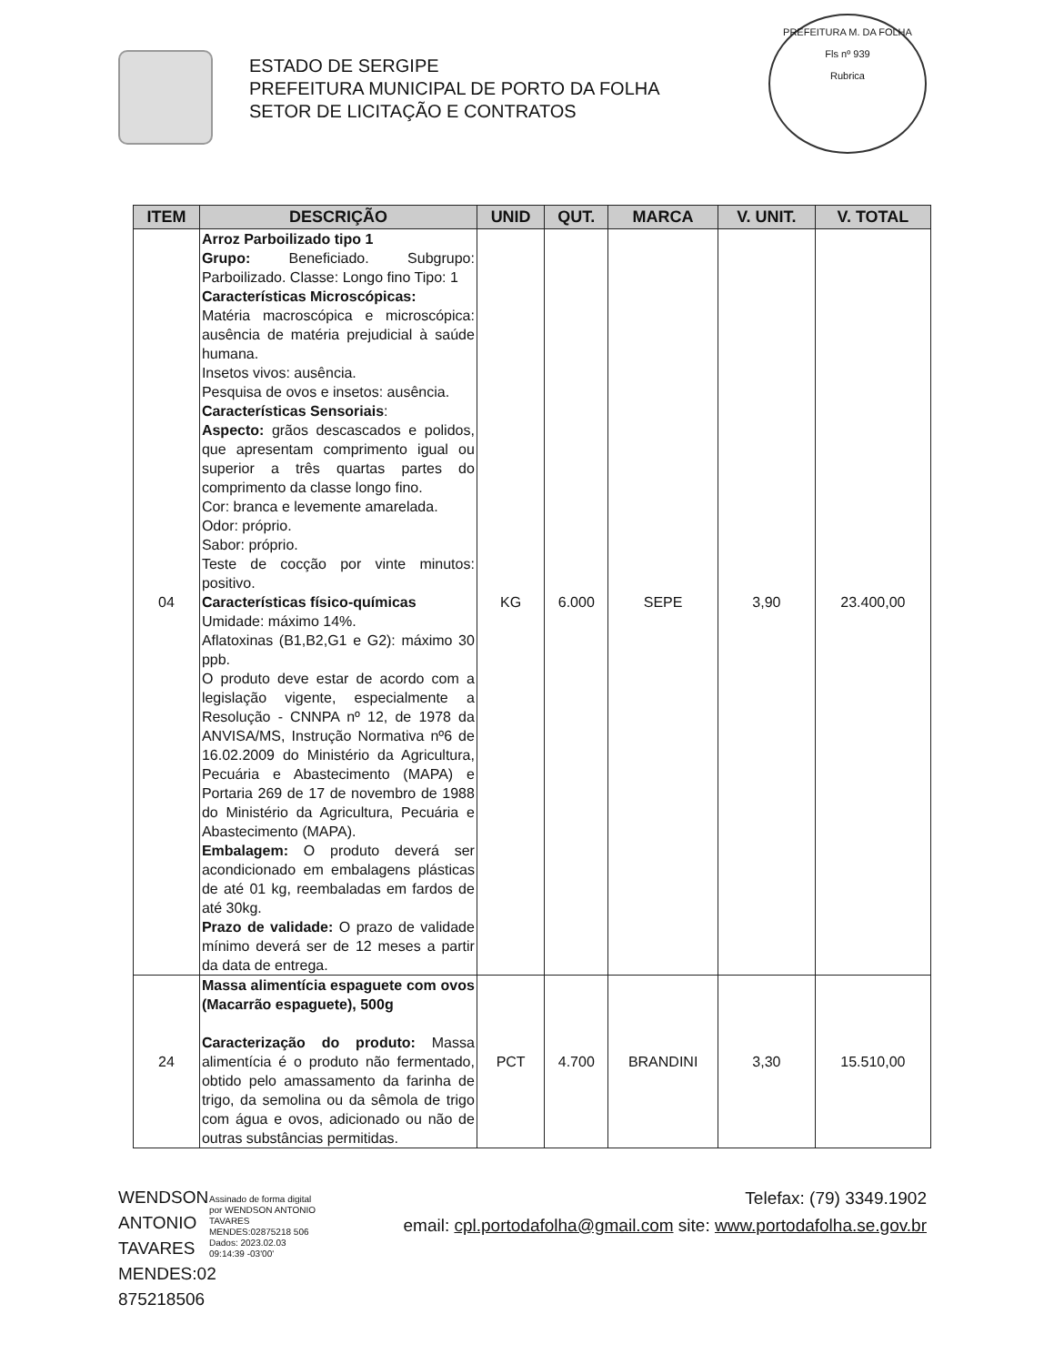ESTADO DE SERGIPE
PREFEITURA MUNICIPAL DE PORTO DA FOLHA
SETOR DE LICITAÇÃO E CONTRATOS
PREFEITURA M. DA FOLHA
Fls nº 939
Rubrica
| ITEM | DESCRIÇÃO | UNID | QUT. | MARCA | V. UNIT. | V. TOTAL |
| --- | --- | --- | --- | --- | --- | --- |
| 04 | Arroz Parboilizado tipo 1 Grupo: Beneficiado. Subgrupo: Parboilizado. Classe: Longo fino Tipo: 1 Características Microscópicas: Matéria macroscópica e microscópica: ausência de matéria prejudicial à saúde humana. Insetos vivos: ausência. Pesquisa de ovos e insetos: ausência. Características Sensoriais : Aspecto: grãos descascados e polidos, que apresentam comprimento igual ou superior a três quartas partes do comprimento da classe longo fino. Cor: branca e levemente amarelada. Odor: próprio. Sabor: próprio. Teste de cocção por vinte minutos: positivo. Características físico-químicas Umidade: máximo 14%. Aflatoxinas (B1,B2,G1 e G2): máximo 30 ppb. O produto deve estar de acordo com a legislação vigente, especialmente a Resolução - CNNPA nº 12, de 1978 da ANVISA/MS, Instrução Normativa nº6 de 16.02.2009 do Ministério da Agricultura, Pecuária e Abastecimento (MAPA) e Portaria 269 de 17 de novembro de 1988 do Ministério da Agricultura, Pecuária e Abastecimento (MAPA). Embalagem: O produto deverá ser acondicionado em embalagens plásticas de até 01 kg, reembaladas em fardos de até 30kg. Prazo de validade: O prazo de validade mínimo deverá ser de 12 meses a partir da data de entrega. | KG | 6.000 | SEPE | 3,90 | 23.400,00 |
| 24 | Massa alimentícia espaguete com ovos (Macarrão espaguete), 500g Caracterização do produto: Massa alimentícia é o produto não fermentado, obtido pelo amassamento da farinha de trigo, da semolina ou da sêmola de trigo com água e ovos, adicionado ou não de outras substâncias permitidas. | PCT | 4.700 | BRANDINI | 3,30 | 15.510,00 |
WENDSON ANTONIO TAVARES MENDES:02 875218506
Assinado de forma digital por WENDSON ANTONIO TAVARES MENDES:02875218 506
Dados: 2023.02.03 09:14:39 -03'00'
Telefax: (79) 3349.1902
email: cpl.portodafolha@gmail.com site: www.portodafolha.se.gov.br